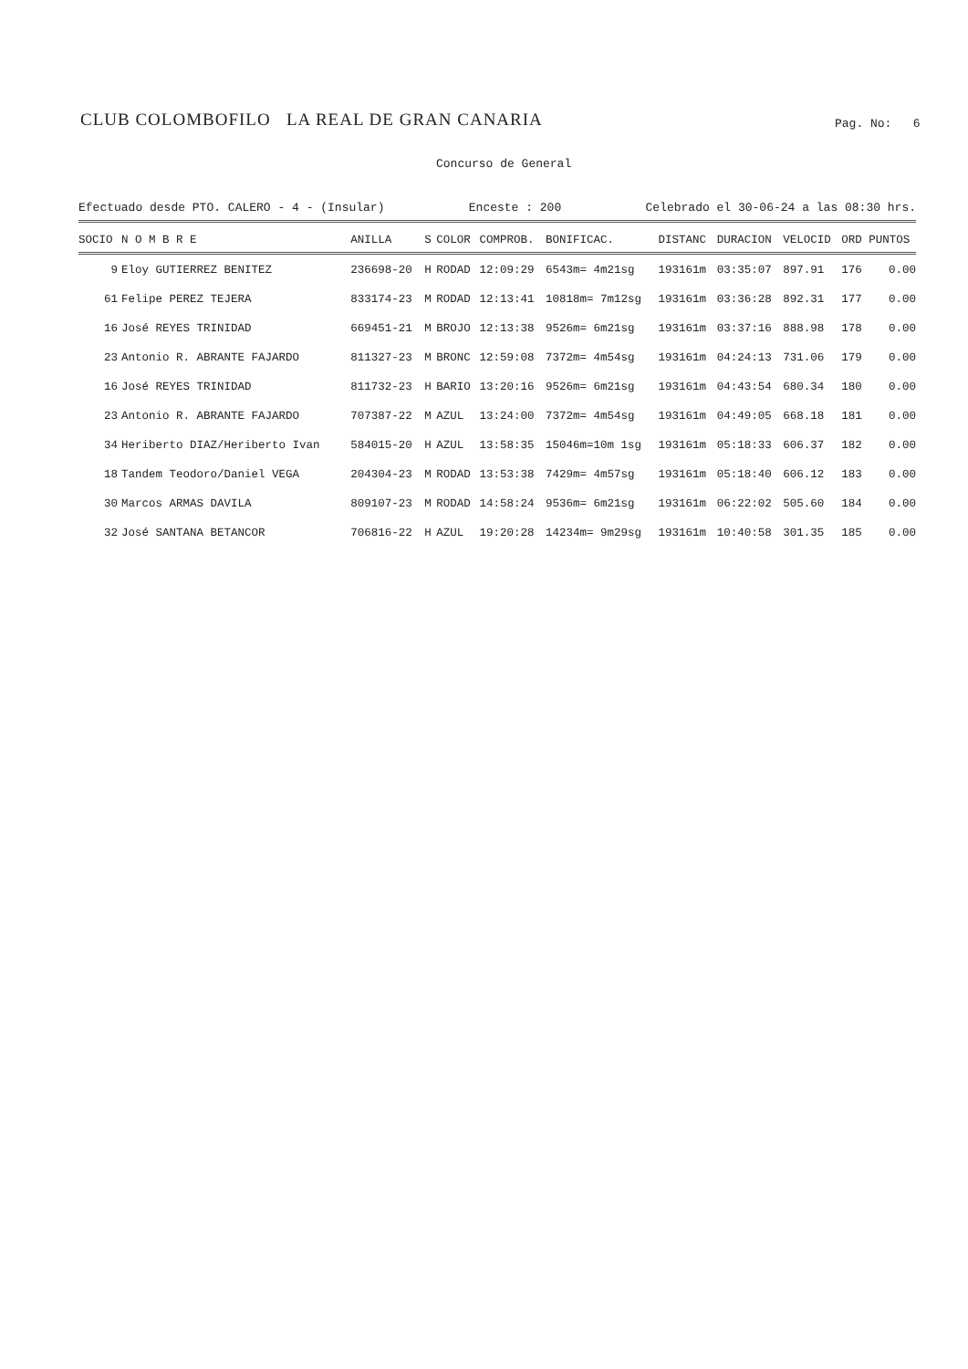CLUB COLOMBOFILO LA REAL DE GRAN CANARIA Pag. No: 6
Concurso de General
Efectuado desde PTO. CALERO - 4 - (Insular) Enceste : 200 Celebrado el 30-06-24 a las 08:30 hrs.
| SOCIO | N O M B R E | ANILLA | S | COLOR | COMPROB. | BONIFICAC. | DISTANC | DURACION | VELOCID | ORD | PUNTOS |
| --- | --- | --- | --- | --- | --- | --- | --- | --- | --- | --- | --- |
| 9 | Eloy GUTIERREZ BENITEZ | 236698-20 | H | RODAD | 12:09:29 | 6543m= 4m21sg | 193161m | 03:35:07 | 897.91 | 176 | 0.00 |
| 61 | Felipe PEREZ TEJERA | 833174-23 | M | RODAD | 12:13:41 | 10818m= 7m12sg | 193161m | 03:36:28 | 892.31 | 177 | 0.00 |
| 16 | José REYES TRINIDAD | 669451-21 | M | BROJO | 12:13:38 | 9526m= 6m21sg | 193161m | 03:37:16 | 888.98 | 178 | 0.00 |
| 23 | Antonio R. ABRANTE FAJARDO | 811327-23 | M | BRONC | 12:59:08 | 7372m= 4m54sg | 193161m | 04:24:13 | 731.06 | 179 | 0.00 |
| 16 | José REYES TRINIDAD | 811732-23 | H | BARIO | 13:20:16 | 9526m= 6m21sg | 193161m | 04:43:54 | 680.34 | 180 | 0.00 |
| 23 | Antonio R. ABRANTE FAJARDO | 707387-22 | M | AZUL | 13:24:00 | 7372m= 4m54sg | 193161m | 04:49:05 | 668.18 | 181 | 0.00 |
| 34 | Heriberto DIAZ/Heriberto Ivan | 584015-20 | H | AZUL | 13:58:35 | 15046m=10m 1sg | 193161m | 05:18:33 | 606.37 | 182 | 0.00 |
| 18 | Tandem Teodoro/Daniel VEGA | 204304-23 | M | RODAD | 13:53:38 | 7429m= 4m57sg | 193161m | 05:18:40 | 606.12 | 183 | 0.00 |
| 30 | Marcos ARMAS DAVILA | 809107-23 | M | RODAD | 14:58:24 | 9536m= 6m21sg | 193161m | 06:22:02 | 505.60 | 184 | 0.00 |
| 32 | José SANTANA BETANCOR | 706816-22 | H | AZUL | 19:20:28 | 14234m= 9m29sg | 193161m | 10:40:58 | 301.35 | 185 | 0.00 |